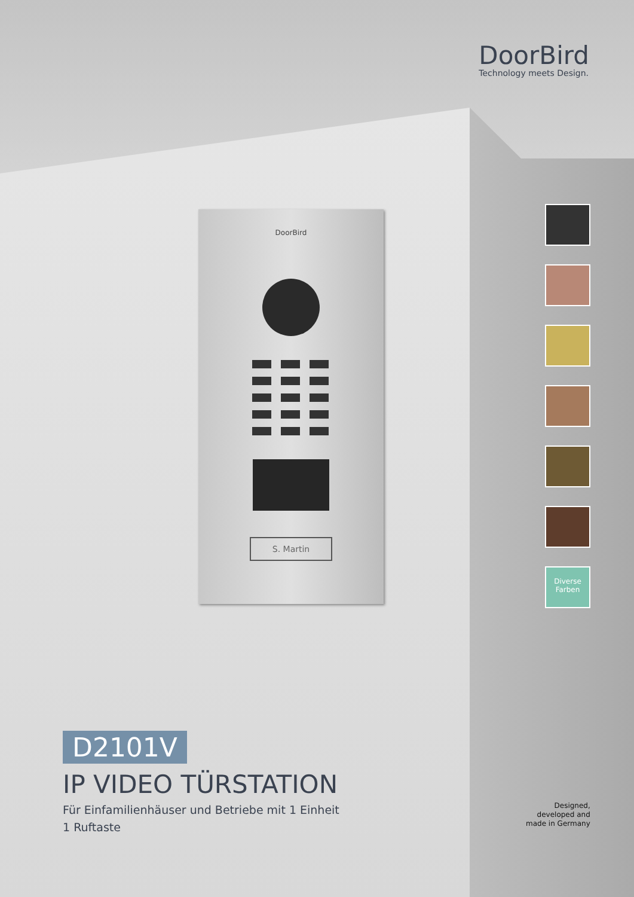DoorBird
Technology meets Design.
DoorBird
S. Martin
Diverse
Farben
D2101V
IP VIDEO TÜRSTATION
Für Einfamilienhäuser und Betriebe mit 1 Einheit
1 Ruftaste
Designed,
developed and
made in Germany